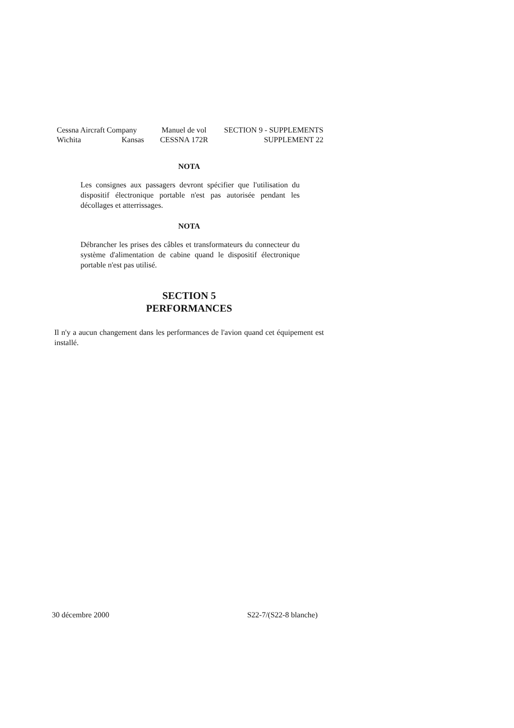Cessna Aircraft Company
Wichita Kansas
Manuel de vol
CESSNA 172R
SECTION 9 - SUPPLEMENTS
SUPPLEMENT 22
NOTA
Les consignes aux passagers devront spécifier que l'utilisation du dispositif électronique portable n'est pas autorisée pendant les décollages et atterrissages.
NOTA
Débrancher les prises des câbles et transformateurs du connecteur du système d'alimentation de cabine quand le dispositif électronique portable n'est pas utilisé.
SECTION 5
PERFORMANCES
Il n'y a aucun changement dans les performances de l'avion quand cet équipement est installé.
30 décembre 2000 S22-7/(S22-8 blanche)